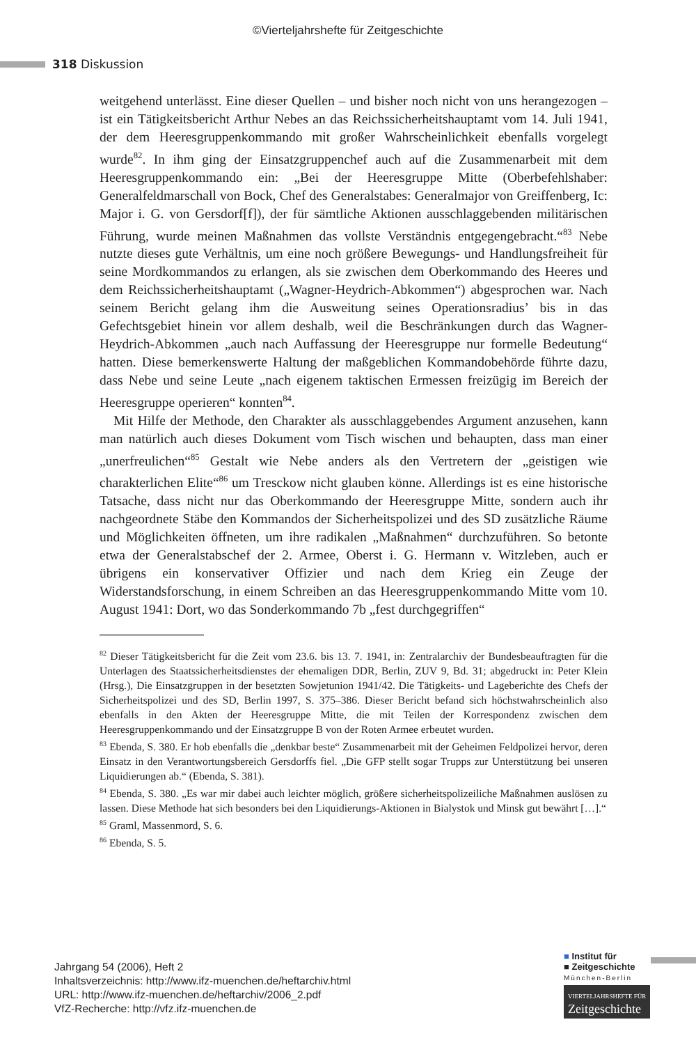©Vierteljahrshefte für Zeitgeschichte
318 Diskussion
weitgehend unterlässt. Eine dieser Quellen – und bisher noch nicht von uns herangezogen – ist ein Tätigkeitsbericht Arthur Nebes an das Reichssicherheitshauptamt vom 14. Juli 1941, der dem Heeresgruppenkommando mit großer Wahrscheinlichkeit ebenfalls vorgelegt wurde<sup>82</sup>. In ihm ging der Einsatzgruppenchef auch auf die Zusammenarbeit mit dem Heeresgruppenkommando ein: „Bei der Heeresgruppe Mitte (Oberbefehlshaber: Generalfeldmarschall von Bock, Chef des Generalstabes: Generalmajor von Greiffenberg, Ic: Major i. G. von Gersdorf[f]), der für sämtliche Aktionen ausschlaggebenden militärischen Führung, wurde meinen Maßnahmen das vollste Verständnis entgegengebracht.“<sup>83</sup> Nebe nutzte dieses gute Verhältnis, um eine noch größere Bewegungs- und Handlungsfreiheit für seine Mordkommandos zu erlangen, als sie zwischen dem Oberkommando des Heeres und dem Reichssicherheitshauptamt („Wagner-Heydrich-Abkommen“) abgesprochen war. Nach seinem Bericht gelang ihm die Ausweitung seines Operationsradius’ bis in das Gefechtsgebiet hinein vor allem deshalb, weil die Beschränkungen durch das Wagner-Heydrich-Abkommen „auch nach Auffassung der Heeresgruppe nur formelle Bedeutung“ hatten. Diese bemerkenswerte Haltung der maßgeblichen Kommandobehörde führte dazu, dass Nebe und seine Leute „nach eigenem taktischen Ermessen freizügig im Bereich der Heeresgruppe operieren“ konnten<sup>84</sup>.
Mit Hilfe der Methode, den Charakter als ausschlaggebendes Argument anzusehen, kann man natürlich auch dieses Dokument vom Tisch wischen und behaupten, dass man einer „unerfreulichen“<sup>85</sup> Gestalt wie Nebe anders als den Vertretern der „geistigen wie charakterlichen Elite“<sup>86</sup> um Tresckow nicht glauben könne. Allerdings ist es eine historische Tatsache, dass nicht nur das Oberkommando der Heeresgruppe Mitte, sondern auch ihr nachgeordnete Stäbe den Kommandos der Sicherheitspolizei und des SD zusätzliche Räume und Möglichkeiten öffneten, um ihre radikalen „Maßnahmen“ durchzuführen. So betonte etwa der Generalstabschef der 2. Armee, Oberst i. G. Hermann v. Witzleben, auch er übrigens ein konservativer Offizier und nach dem Krieg ein Zeuge der Widerstandsforschung, in einem Schreiben an das Heeresgruppenkommando Mitte vom 10. August 1941: Dort, wo das Sonderkommando 7b „fest durchgegriffen“
<sup>82</sup> Dieser Tätigkeitsbericht für die Zeit vom 23.6. bis 13. 7. 1941, in: Zentralarchiv der Bundesbeauftragten für die Unterlagen des Staatssicherheitsdienstes der ehemaligen DDR, Berlin, ZUV 9, Bd. 31; abgedruckt in: Peter Klein (Hrsg.), Die Einsatzgruppen in der besetzten Sowjetunion 1941/42. Die Tätigkeits- und Lageberichte des Chefs der Sicherheitspolizei und des SD, Berlin 1997, S. 375–386. Dieser Bericht befand sich höchstwahrscheinlich also ebenfalls in den Akten der Heeresgruppe Mitte, die mit Teilen der Korrespondenz zwischen dem Heeresgruppenkommando und der Einsatzgruppe B von der Roten Armee erbeutet wurden.
<sup>83</sup> Ebenda, S. 380. Er hob ebenfalls die „denkbar beste“ Zusammenarbeit mit der Geheimen Feldpolizei hervor, deren Einsatz in den Verantwortungsbereich Gersdorffs fiel. „Die GFP stellt sogar Trupps zur Unterstützung bei unseren Liquidierungen ab.“ (Ebenda, S. 381).
<sup>84</sup> Ebenda, S. 380. „Es war mir dabei auch leichter möglich, größere sicherheitspolizeiliche Maßnahmen auslösen zu lassen. Diese Methode hat sich besonders bei den Liquidierungs-Aktionen in Bialystok und Minsk gut bewährt […].“
<sup>85</sup> Graml, Massenmord, S. 6.
<sup>86</sup> Ebenda, S. 5.
Jahrgang 54 (2006), Heft 2
Inhaltsverzeichnis: http://www.ifz-muenchen.de/heftarchiv.html
URL: http://www.ifz-muenchen.de/heftarchiv/2006_2.pdf
VfZ-Recherche: http://vfz.ifz-muenchen.de
■ Institut für
■ Zeitgeschichte
München-Berlin
VIERTELJAHRSHEFTE FÜR
Zeitgeschichte